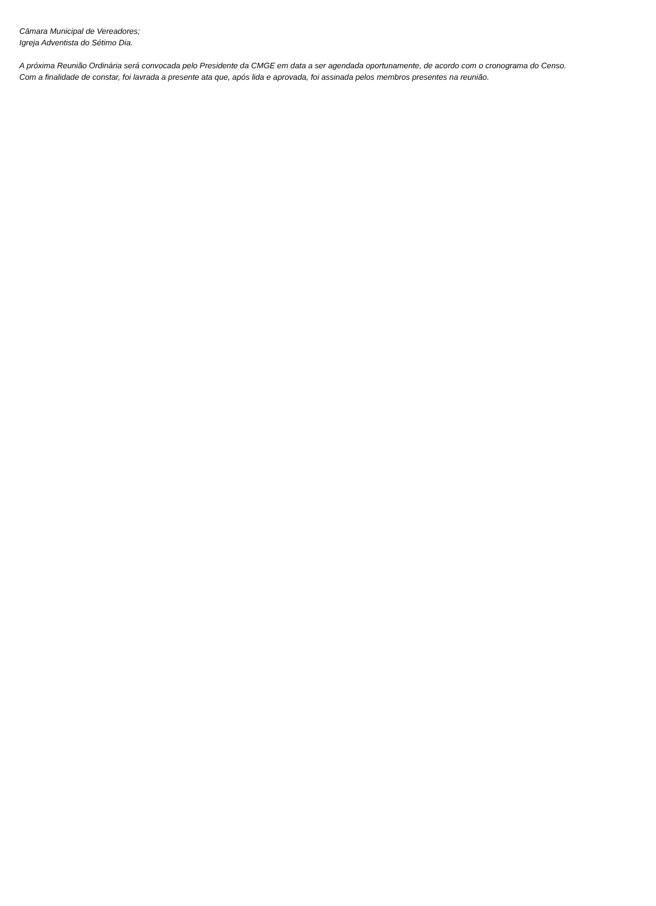Câmara Municipal de Vereadores;
Igreja Adventista do Sétimo Dia.
A próxima Reunião Ordinária será convocada pelo Presidente da CMGE em data a ser agendada oportunamente, de acordo com o cronograma do Censo.
Com a finalidade de constar, foi lavrada a presente ata que, após lida e aprovada, foi assinada pelos membros presentes na reunião.